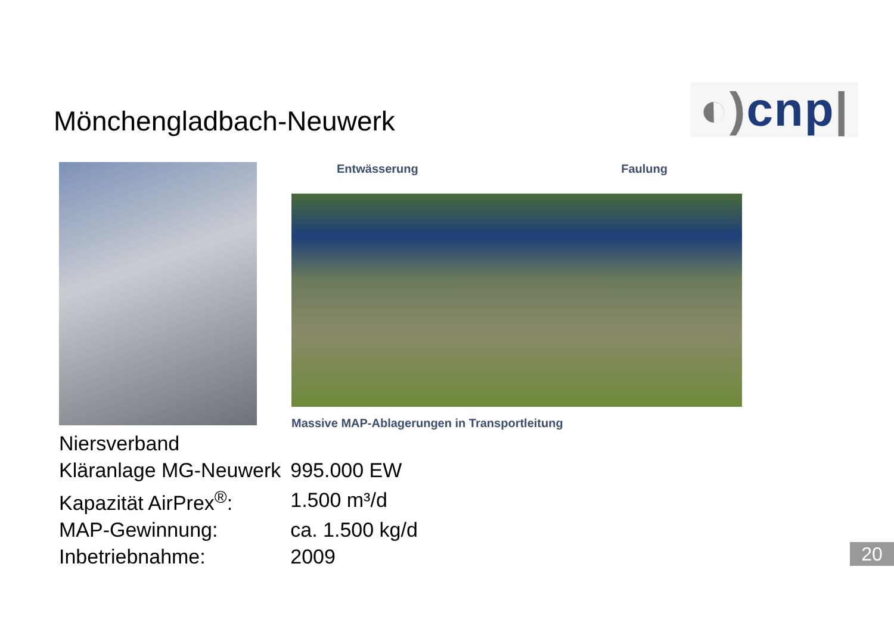Mönchengladbach-Neuwerk
◐) cnp|
Entwässerung Faulung
Massive MAP-Ablagerungen in Transportleitung
| Niersverband | |
| Kläranlage MG-Neuwerk | 995.000 EW |
| Kapazität AirPrex<sup>®</sup>: | 1.500 m³/d |
| MAP-Gewinnung: | ca. 1.500 kg/d |
| Inbetriebnahme: | 2009 |
20